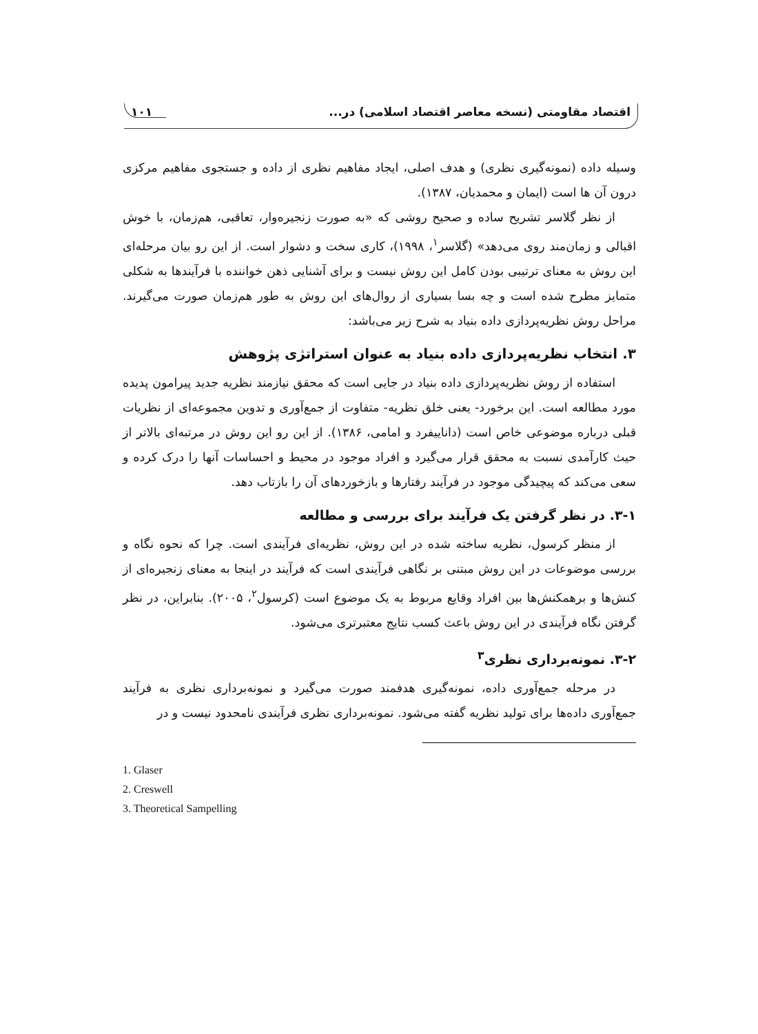اقتصاد مقاومتی (نسخه معاصر اقتصاد اسلامی) در... ۱۰۱
وسیله داده (نمونه‌گیری نظری) و هدف اصلی، ایجاد مفاهیم نظری از داده و جستجوی مفاهیم مرکزی درون آن ها است (ایمان و محمدیان، ۱۳۸۷).
از نظر گلاسر تشریح ساده و صحیح روشی که «به صورت زنجیره‌وار، تعاقبی، هم‌زمان، با خوش اقبالی و زمان‌مند روی می‌دهد» (گلاسر<sup>۱</sup>، ۱۹۹۸)، کاری سخت و دشوار است. از این رو بیان مرحله‌ای این روش به معنای ترتیبی بودن کامل این روش نیست و برای آشنایی ذهن خواننده با فرآیندها به شکلی متمایز مطرح شده است و چه بسا بسیاری از روال‌های این روش به طور هم‌زمان صورت می‌گیرند. مراحل روش نظریه‌پردازی داده بنیاد به شرح زیر می‌باشد:
۳. انتخاب نظریه‌پردازی داده بنیاد به عنوان استراتژی پژوهش
استفاده از روش نظریه‌پردازی داده بنیاد در جایی است که محقق نیازمند نظریه جدید پیرامون پدیده مورد مطالعه است. این برخورد- یعنی خلق نظریه- متفاوت از جمع‌آوری و تدوین مجموعه‌ای از نظریات قبلی درباره موضوعی خاص است (داناییفرد و امامی، ۱۳۸۶). از این رو این روش در مرتبه‌ای بالاتر از حیث کارآمدی نسبت به محقق قرار می‌گیرد و افراد موجود در محیط و احساسات آنها را درک کرده و سعی می‌کند که پیچیدگی موجود در فرآیند رفتارها و بازخوردهای آن را بازتاب دهد.
۳-۱. در نظر گرفتن یک فرآیند برای بررسی و مطالعه
از منظر کرسول، نظریه ساخته شده در این روش، نظریه‌ای فرآیندی است. چرا که نحوه نگاه و بررسی موضوعات در این روش مبتنی بر نگاهی فرآیندی است که فرآیند در اینجا به معنای زنجیره‌ای از کنش‌ها و برهمکنش‌ها بین افراد وقایع مربوط به یک موضوع است (کرسول<sup>۲</sup>، ۲۰۰۵). بنابراین، در نظر گرفتن نگاه فرآیندی در این روش باعث کسب نتایج معتبرتری می‌شود.
۳-۲. نمونه‌برداری نظری<sup>۳</sup>
در مرحله جمع‌آوری داده، نمونه‌گیری هدفمند صورت می‌گیرد و نمونه‌برداری نظری به فرآیند جمع‌آوری داده‌ها برای تولید نظریه گفته می‌شود. نمونه‌برداری نظری فرآیندی نامحدود نیست و در
1. Glaser
2. Creswell
3. Theoretical Sampelling